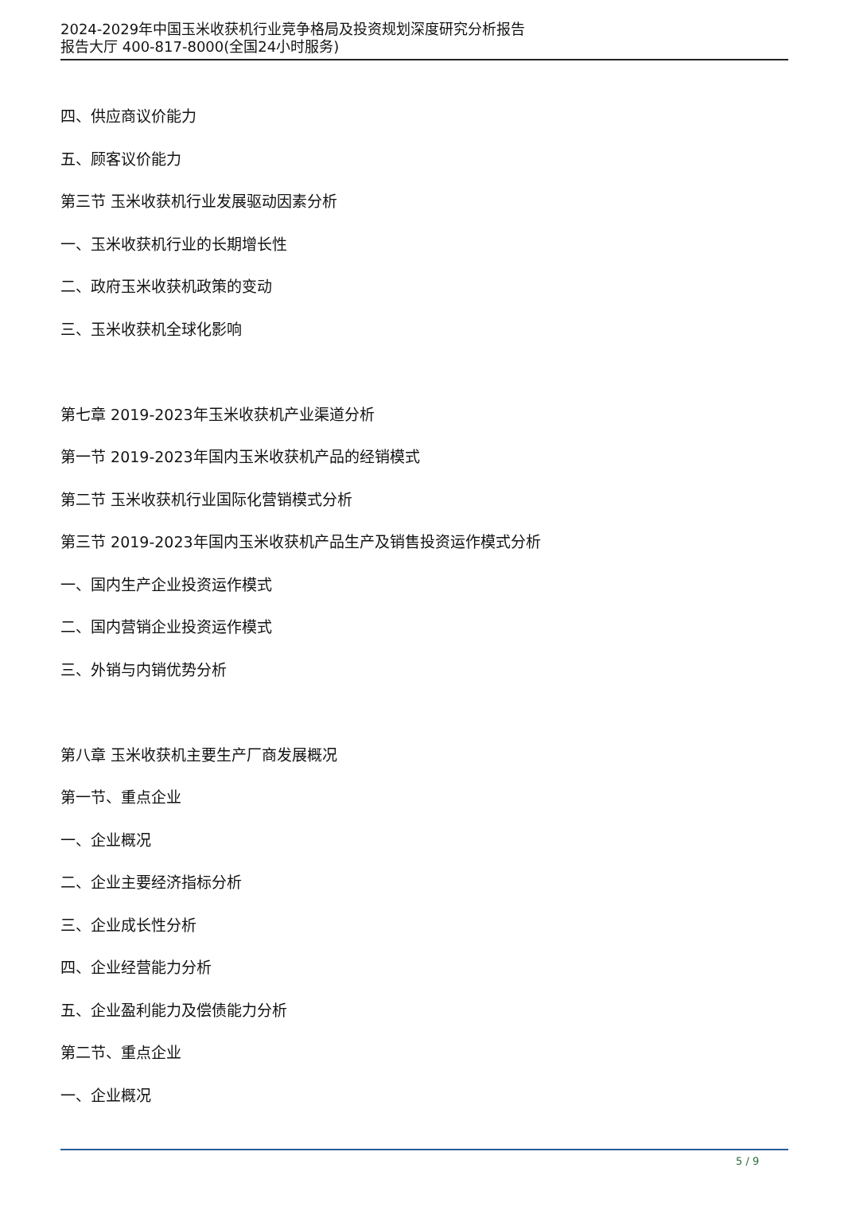2024-2029年中国玉米收获机行业竞争格局及投资规划深度研究分析报告
报告大厅 400-817-8000(全国24小时服务)
四、供应商议价能力
五、顾客议价能力
第三节 玉米收获机行业发展驱动因素分析
一、玉米收获机行业的长期增长性
二、政府玉米收获机政策的变动
三、玉米收获机全球化影响
第七章 2019-2023年玉米收获机产业渠道分析
第一节 2019-2023年国内玉米收获机产品的经销模式
第二节 玉米收获机行业国际化营销模式分析
第三节 2019-2023年国内玉米收获机产品生产及销售投资运作模式分析
一、国内生产企业投资运作模式
二、国内营销企业投资运作模式
三、外销与内销优势分析
第八章 玉米收获机主要生产厂商发展概况
第一节、重点企业
一、企业概况
二、企业主要经济指标分析
三、企业成长性分析
四、企业经营能力分析
五、企业盈利能力及偿债能力分析
第二节、重点企业
一、企业概况
5 / 9